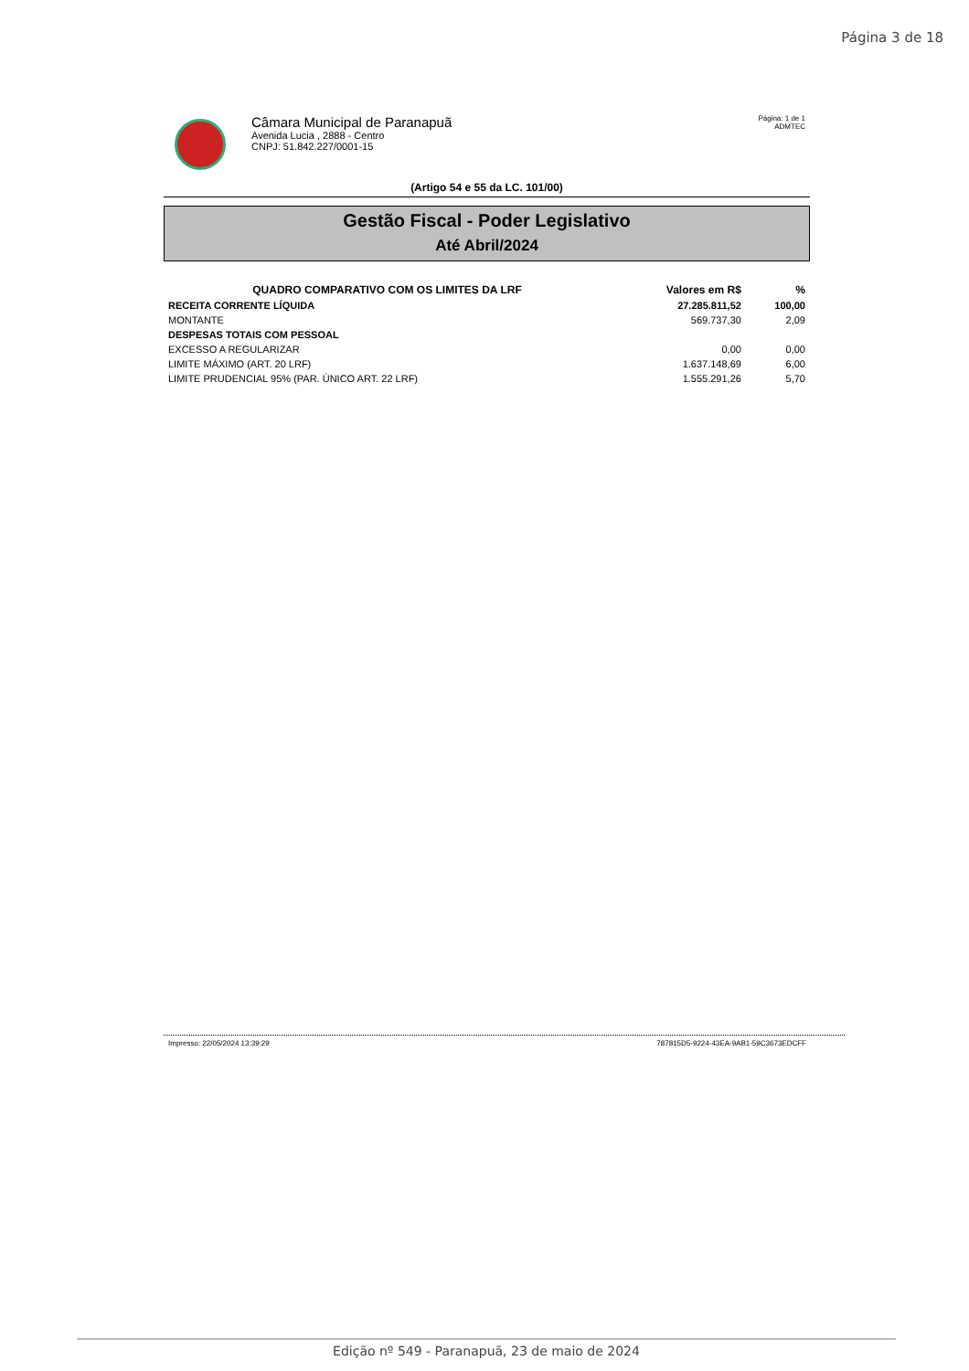Página 3 de 18
Câmara Municipal de Paranapuã
Avenida Lucia , 2888 - Centro
CNPJ: 51.842.227/0001-15
Página: 1 de 1
ADMTEC
(Artigo 54 e 55 da LC. 101/00)
Gestão Fiscal - Poder Legislativo
Até Abril/2024
| QUADRO COMPARATIVO COM OS LIMITES DA LRF | Valores em R$ | % |
| --- | --- | --- |
| RECEITA CORRENTE LÍQUIDA | 27.285.811,52 | 100,00 |
| MONTANTE | 569.737,30 | 2,09 |
| DESPESAS TOTAIS COM PESSOAL | | |
| EXCESSO A REGULARIZAR | 0,00 | 0,00 |
| LIMITE MÁXIMO (ART. 20 LRF) | 1.637.148,69 | 6,00 |
| LIMITE PRUDENCIAL 95% (PAR. ÚNICO ART. 22 LRF) | 1.555.291,26 | 5,70 |
Impresso: 22/05/2024 13:39:29 787815D5-9224-43EA-9AB1-59C3673EDCFF
Edição nº 549 - Paranapuã, 23 de maio de 2024